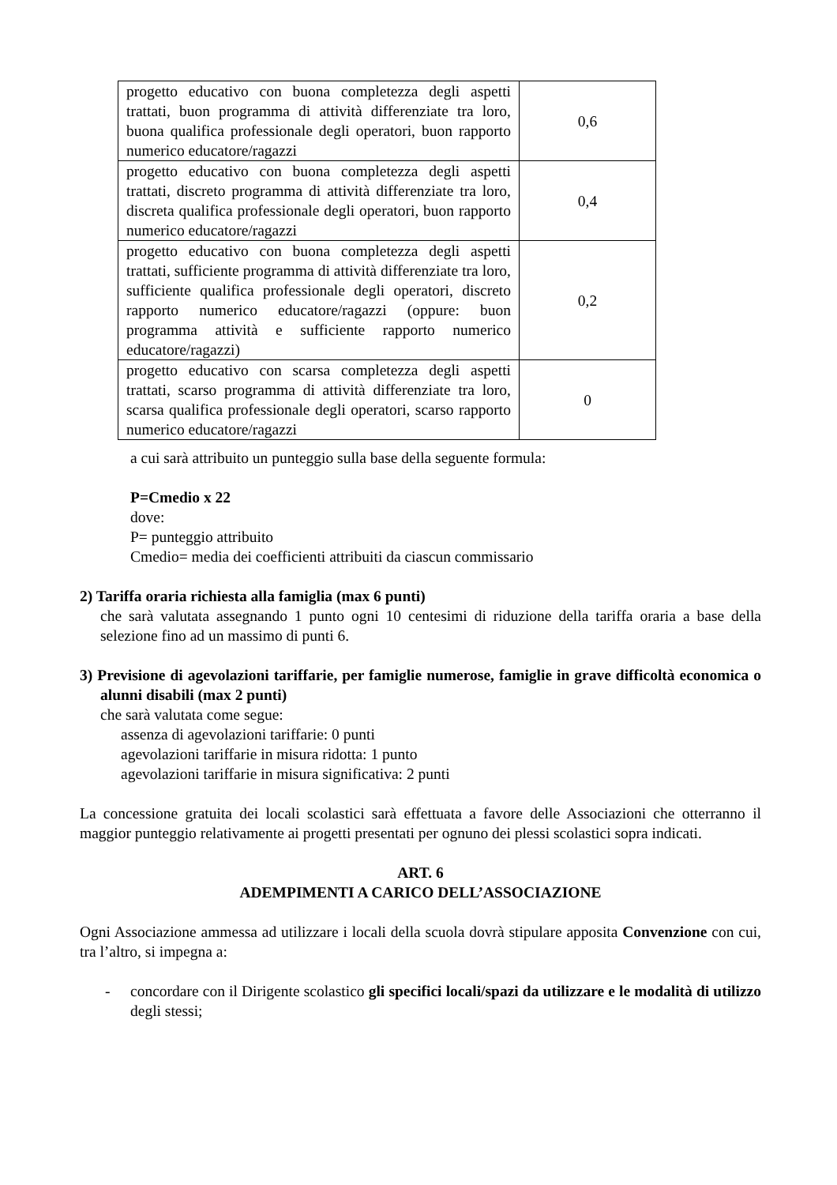| progetto educativo con buona completezza degli aspetti trattati, buon programma di attività differenziate tra loro, buona qualifica professionale degli operatori, buon rapporto numerico educatore/ragazzi | 0,6 |
| progetto educativo con buona completezza degli aspetti trattati, discreto programma di attività differenziate tra loro, discreta qualifica professionale degli operatori, buon rapporto numerico educatore/ragazzi | 0,4 |
| progetto educativo con buona completezza degli aspetti trattati, sufficiente programma di attività differenziate tra loro, sufficiente qualifica professionale degli operatori, discreto rapporto numerico educatore/ragazzi (oppure: buon programma attività e sufficiente rapporto numerico educatore/ragazzi) | 0,2 |
| progetto educativo con scarsa completezza degli aspetti trattati, scarso programma di attività differenziate tra loro, scarsa qualifica professionale degli operatori, scarso rapporto numerico educatore/ragazzi | 0 |
a cui sarà attribuito un punteggio sulla base della seguente formula:
P=Cmedio x 22
dove:
P= punteggio attribuito
Cmedio= media dei coefficienti attribuiti da ciascun commissario
2) Tariffa oraria richiesta alla famiglia (max 6 punti)
che sarà valutata assegnando 1 punto ogni 10 centesimi di riduzione della tariffa oraria a base della selezione fino ad un massimo di punti 6.
3) Previsione di agevolazioni tariffarie, per famiglie numerose, famiglie in grave difficoltà economica o alunni disabili (max 2 punti)
che sarà valutata come segue:
assenza di agevolazioni tariffarie: 0 punti
agevolazioni tariffarie in misura ridotta: 1 punto
agevolazioni tariffarie in misura significativa: 2 punti
La concessione gratuita dei locali scolastici sarà effettuata a favore delle Associazioni che otterranno il maggior punteggio relativamente ai progetti presentati per ognuno dei plessi scolastici sopra indicati.
ART. 6
ADEMPIMENTI A CARICO DELL’ASSOCIAZIONE
Ogni Associazione ammessa ad utilizzare i locali della scuola dovrà stipulare apposita Convenzione con cui, tra l’altro, si impegna a:
- concordare con il Dirigente scolastico gli specifici locali/spazi da utilizzare e le modalità di utilizzo degli stessi;